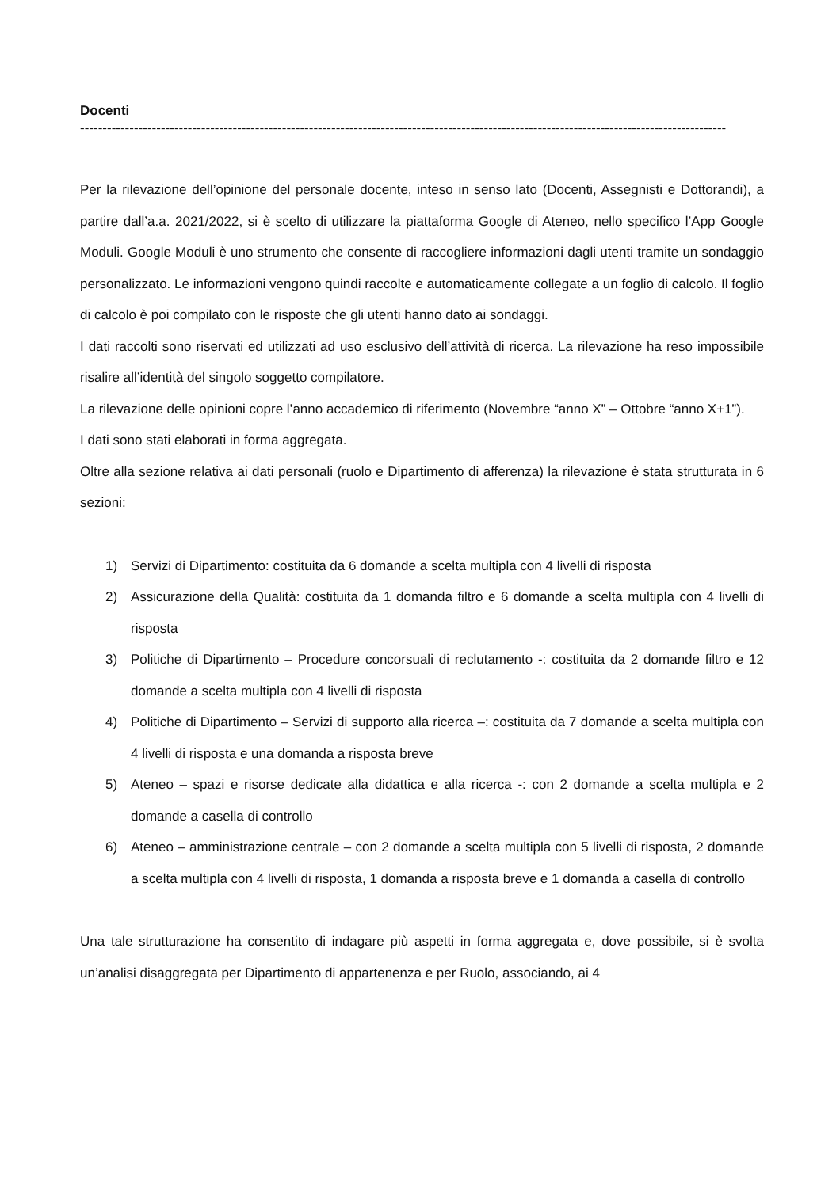Docenti
------------------------------------------------------------------------------------------------------------------------------------------------
Per la rilevazione dell’opinione del personale docente, inteso in senso lato (Docenti, Assegnisti e Dottorandi), a partire dall’a.a. 2021/2022, si è scelto di utilizzare la piattaforma Google di Ateneo, nello specifico l’App Google Moduli. Google Moduli è uno strumento che consente di raccogliere informazioni dagli utenti tramite un sondaggio personalizzato. Le informazioni vengono quindi raccolte e automaticamente collegate a un foglio di calcolo. Il foglio di calcolo è poi compilato con le risposte che gli utenti hanno dato ai sondaggi.
I dati raccolti sono riservati ed utilizzati ad uso esclusivo dell’attività di ricerca. La rilevazione ha reso impossibile risalire all’identità del singolo soggetto compilatore.
La rilevazione delle opinioni copre l’anno accademico di riferimento (Novembre “anno X” – Ottobre “anno X+1”).
I dati sono stati elaborati in forma aggregata.
Oltre alla sezione relativa ai dati personali (ruolo e Dipartimento di afferenza) la rilevazione è stata strutturata in 6 sezioni:
1) Servizi di Dipartimento: costituita da 6 domande a scelta multipla con 4 livelli di risposta
2) Assicurazione della Qualità: costituita da 1 domanda filtro e 6 domande a scelta multipla con 4 livelli di risposta
3) Politiche di Dipartimento – Procedure concorsuali di reclutamento -: costituita da 2 domande filtro e 12 domande a scelta multipla con 4 livelli di risposta
4) Politiche di Dipartimento – Servizi di supporto alla ricerca –: costituita da 7 domande a scelta multipla con 4 livelli di risposta e una domanda a risposta breve
5) Ateneo – spazi e risorse dedicate alla didattica e alla ricerca -: con 2 domande a scelta multipla e 2 domande a casella di controllo
6) Ateneo – amministrazione centrale – con 2 domande a scelta multipla con 5 livelli di risposta, 2 domande a scelta multipla con 4 livelli di risposta, 1 domanda a risposta breve e 1 domanda a casella di controllo
Una tale strutturazione ha consentito di indagare più aspetti in forma aggregata e, dove possibile, si è svolta un’analisi disaggregata per Dipartimento di appartenenza e per Ruolo, associando, ai 4